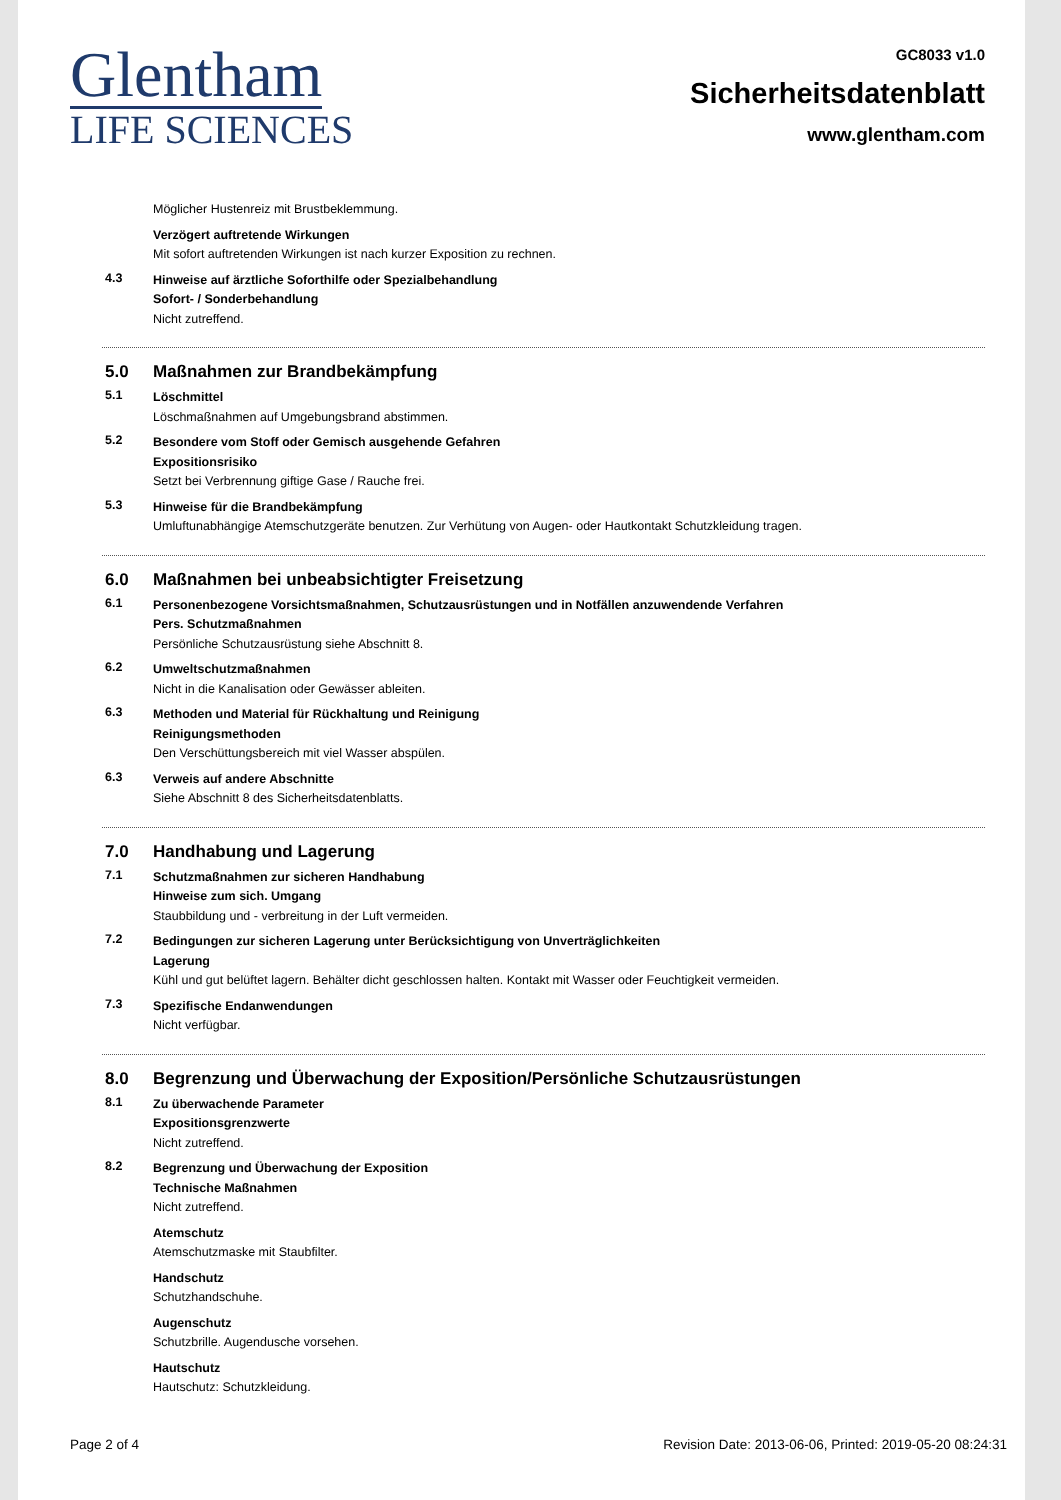Glentham
LIFE SCIENCES
GC8033 v1.0
Sicherheitsdatenblatt
www.glentham.com
Möglicher Hustenreiz mit Brustbeklemmung.
Verzögert auftretende Wirkungen
Mit sofort auftretenden Wirkungen ist nach kurzer Exposition zu rechnen.
4.3
Hinweise auf ärztliche Soforthilfe oder Spezialbehandlung
Sofort- / Sonderbehandlung
Nicht zutreffend.
5.0 Maßnahmen zur Brandbekämpfung
5.1
Löschmittel
Löschmaßnahmen auf Umgebungsbrand abstimmen.
5.2
Besondere vom Stoff oder Gemisch ausgehende Gefahren
Expositionsrisiko
Setzt bei Verbrennung giftige Gase / Rauche frei.
5.3
Hinweise für die Brandbekämpfung
Umluftunabhängige Atemschutzgeräte benutzen. Zur Verhütung von Augen- oder Hautkontakt Schutzkleidung tragen.
6.0 Maßnahmen bei unbeabsichtigter Freisetzung
6.1
Personenbezogene Vorsichtsmaßnahmen, Schutzausrüstungen und in Notfällen anzuwendende Verfahren
Pers. Schutzmaßnahmen
Persönliche Schutzausrüstung siehe Abschnitt 8.
6.2
Umweltschutzmaßnahmen
Nicht in die Kanalisation oder Gewässer ableiten.
6.3
Methoden und Material für Rückhaltung und Reinigung
Reinigungsmethoden
Den Verschüttungsbereich mit viel Wasser abspülen.
6.3
Verweis auf andere Abschnitte
Siehe Abschnitt 8 des Sicherheitsdatenblatts.
7.0 Handhabung und Lagerung
7.1
Schutzmaßnahmen zur sicheren Handhabung
Hinweise zum sich. Umgang
Staubbildung und - verbreitung in der Luft vermeiden.
7.2
Bedingungen zur sicheren Lagerung unter Berücksichtigung von Unverträglichkeiten
Lagerung
Kühl und gut belüftet lagern. Behälter dicht geschlossen halten. Kontakt mit Wasser oder Feuchtigkeit vermeiden.
7.3
Spezifische Endanwendungen
Nicht verfügbar.
8.0 Begrenzung und Überwachung der Exposition/Persönliche Schutzausrüstungen
8.1
Zu überwachende Parameter
Expositionsgrenzwerte
Nicht zutreffend.
8.2
Begrenzung und Überwachung der Exposition
Technische Maßnahmen
Nicht zutreffend.
Atemschutz
Atemschutzmaske mit Staubfilter.
Handschutz
Schutzhandschuhe.
Augenschutz
Schutzbrille. Augendusche vorsehen.
Hautschutz
Hautschutz: Schutzkleidung.
Page 2 of 4 Revision Date: 2013-06-06, Printed: 2019-05-20 08:24:31